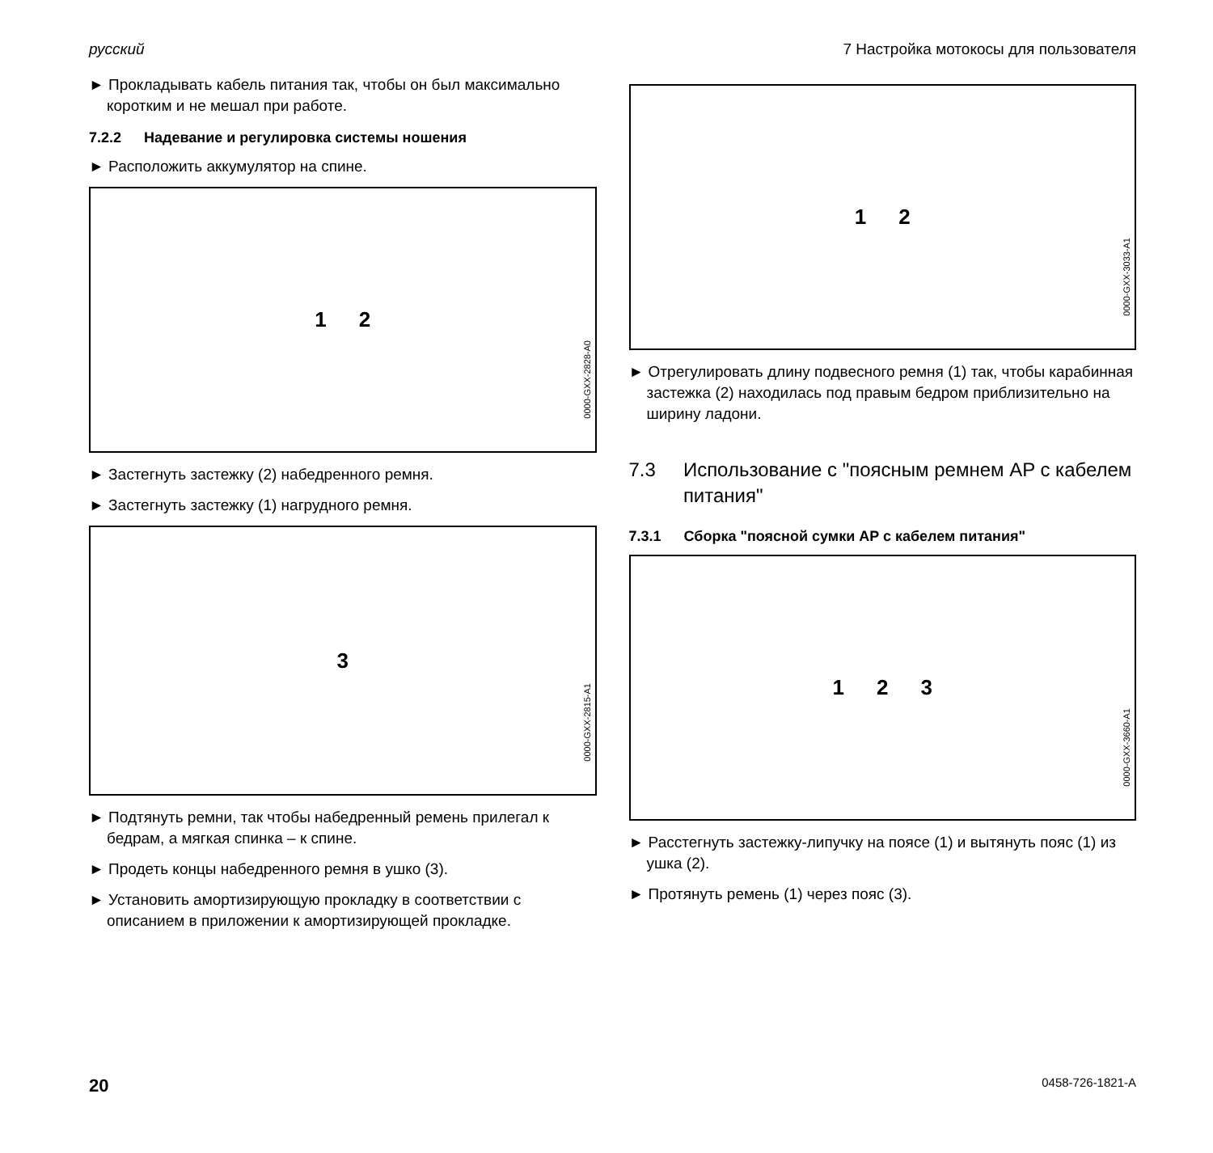русский 7 Настройка мотокосы для пользователя
► Прокладывать кабель питания так, чтобы он был максимально коротким и не мешал при работе.
7.2.2 Надевание и регулировка системы ношения
► Расположить аккумулятор на спине.
1 2
0000-GXX-2828-A0
► Застегнуть застежку (2) набедренного ремня.
► Застегнуть застежку (1) нагрудного ремня.
3
0000-GXX-2815-A1
► Подтянуть ремни, так чтобы набедренный ремень прилегал к бедрам, а мягкая спинка – к спине.
► Продеть концы набедренного ремня в ушко (3).
► Установить амортизирующую прокладку в соответствии с описанием в приложении к амортизирующей прокладке.
1 2
0000-GXX-3033-A1
► Отрегулировать длину подвесного ремня (1) так, чтобы карабинная застежка (2) находилась под правым бедром приблизительно на ширину ладони.
7.3 Использование с "поясным ремнем AP с кабелем питания"
7.3.1 Сборка "поясной сумки AP с кабелем питания"
1 2 3
0000-GXX-3660-A1
► Расстегнуть застежку-липучку на поясе (1) и вытянуть пояс (1) из ушка (2).
► Протянуть ремень (1) через пояс (3).
20 0458-726-1821-A